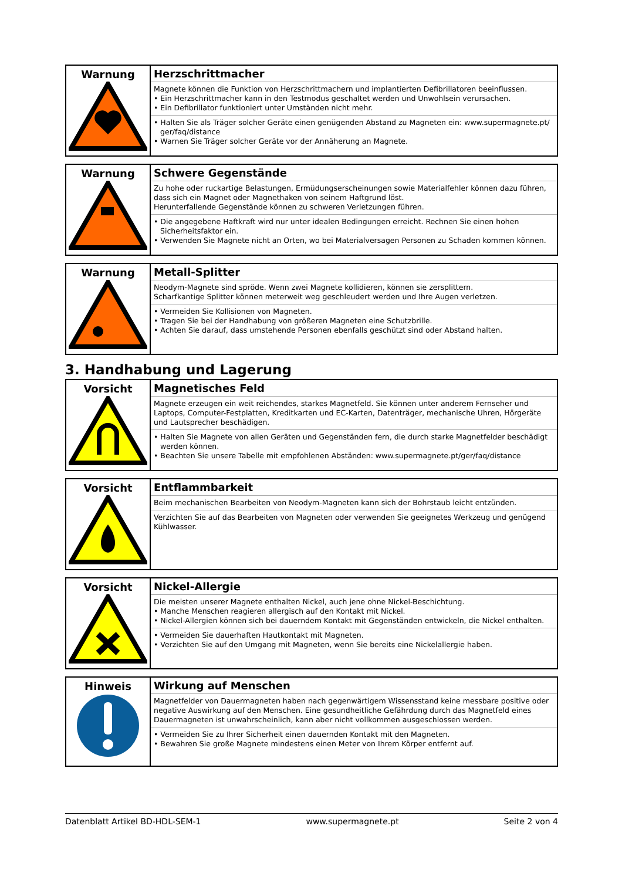| Warnung | Herzschrittmacher Magnete können die Funktion von Herzschrittmachern und implantierten Defibrillatoren beeinflussen. • Ein Herzschrittmacher kann in den Testmodus geschaltet werden und Unwohlsein verursachen. • Ein Defibrillator funktioniert unter Umständen nicht mehr. • Halten Sie als Träger solcher Geräte einen genügenden Abstand zu Magneten ein: www.supermagnete.pt/ ger/faq/distance • Warnen Sie Träger solcher Geräte vor der Annäherung an Magnete. |
| Warnung | Schwere Gegenstände Zu hohe oder ruckartige Belastungen, Ermüdungserscheinungen sowie Materialfehler können dazu führen, dass sich ein Magnet oder Magnethaken von seinem Haftgrund löst. Herunterfallende Gegenstände können zu schweren Verletzungen führen. • Die angegebene Haftkraft wird nur unter idealen Bedingungen erreicht. Rechnen Sie einen hohen Sicherheitsfaktor ein. • Verwenden Sie Magnete nicht an Orten, wo bei Materialversagen Personen zu Schaden kommen können. |
| Warnung | Metall-Splitter Neodym-Magnete sind spröde. Wenn zwei Magnete kollidieren, können sie zersplittern. Scharfkantige Splitter können meterweit weg geschleudert werden und Ihre Augen verletzen. • Vermeiden Sie Kollisionen von Magneten. • Tragen Sie bei der Handhabung von größeren Magneten eine Schutzbrille. • Achten Sie darauf, dass umstehende Personen ebenfalls geschützt sind oder Abstand halten. |
3. Handhabung und Lagerung
| Vorsicht | Magnetisches Feld Magnete erzeugen ein weit reichendes, starkes Magnetfeld. Sie können unter anderem Fernseher und Laptops, Computer-Festplatten, Kreditkarten und EC-Karten, Datenträger, mechanische Uhren, Hörgeräte und Lautsprecher beschädigen. • Halten Sie Magnete von allen Geräten und Gegenständen fern, die durch starke Magnetfelder beschädigt werden können. • Beachten Sie unsere Tabelle mit empfohlenen Abständen: www.supermagnete.pt/ger/faq/distance |
| Vorsicht | Entflammbarkeit Beim mechanischen Bearbeiten von Neodym-Magneten kann sich der Bohrstaub leicht entzünden. Verzichten Sie auf das Bearbeiten von Magneten oder verwenden Sie geeignetes Werkzeug und genügend Kühlwasser. |
| Vorsicht | Nickel-Allergie Die meisten unserer Magnete enthalten Nickel, auch jene ohne Nickel-Beschichtung. • Manche Menschen reagieren allergisch auf den Kontakt mit Nickel. • Nickel-Allergien können sich bei dauerndem Kontakt mit Gegenständen entwickeln, die Nickel enthalten. • Vermeiden Sie dauerhaften Hautkontakt mit Magneten. • Verzichten Sie auf den Umgang mit Magneten, wenn Sie bereits eine Nickelallergie haben. |
| Hinweis | Wirkung auf Menschen Magnetfelder von Dauermagneten haben nach gegenwärtigem Wissensstand keine messbare positive oder negative Auswirkung auf den Menschen. Eine gesundheitliche Gefährdung durch das Magnetfeld eines Dauermagneten ist unwahrscheinlich, kann aber nicht vollkommen ausgeschlossen werden. • Vermeiden Sie zu Ihrer Sicherheit einen dauernden Kontakt mit den Magneten. • Bewahren Sie große Magnete mindestens einen Meter von Ihrem Körper entfernt auf. |
Datenblatt Artikel BD-HDL-SEM-1 www.supermagnete.pt Seite 2 von 4